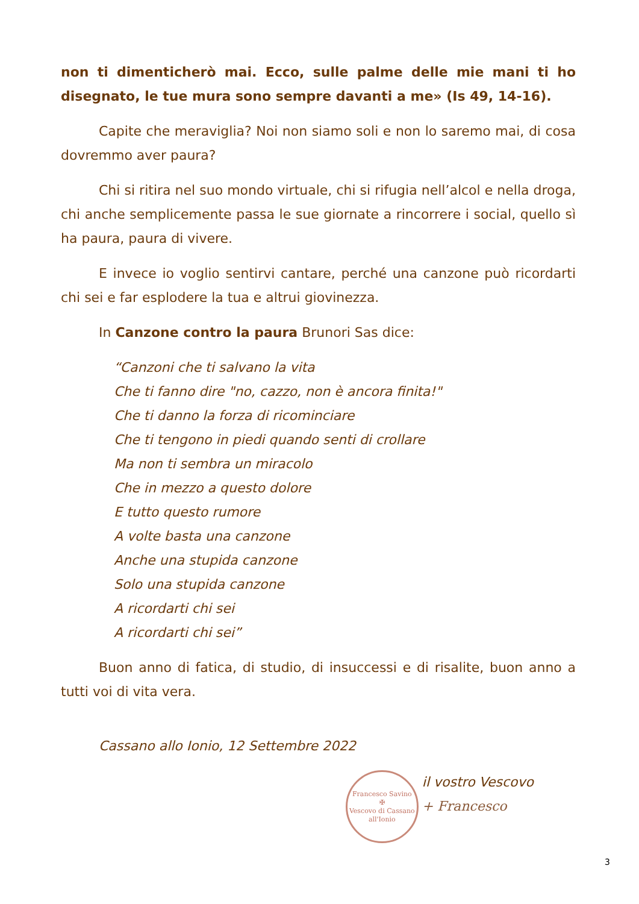non ti dimenticherò mai. Ecco, sulle palme delle mie mani ti ho disegnato, le tue mura sono sempre davanti a me» (Is 49, 14-16).
Capite che meraviglia? Noi non siamo soli e non lo saremo mai, di cosa dovremmo aver paura?
Chi si ritira nel suo mondo virtuale, chi si rifugia nell’alcol e nella droga, chi anche semplicemente passa le sue giornate a rincorrere i social, quello sì ha paura, paura di vivere.
E invece io voglio sentirvi cantare, perché una canzone può ricordarti chi sei e far esplodere la tua e altrui giovinezza.
In Canzone contro la paura Brunori Sas dice:
“Canzoni che ti salvano la vita
Che ti fanno dire "no, cazzo, non è ancora finita!"
Che ti danno la forza di ricominciare
Che ti tengono in piedi quando senti di crollare
Ma non ti sembra un miracolo
Che in mezzo a questo dolore
E tutto questo rumore
A volte basta una canzone
Anche una stupida canzone
Solo una stupida canzone
A ricordarti chi sei
A ricordarti chi sei”
Buon anno di fatica, di studio, di insuccessi e di risalite, buon anno a tutti voi di vita vera.
Cassano allo Ionio, 12 Settembre 2022
Francesco Savino
✠
Vescovo di Cassano all'Ionio
il vostro Vescovo
+ Francesco
3